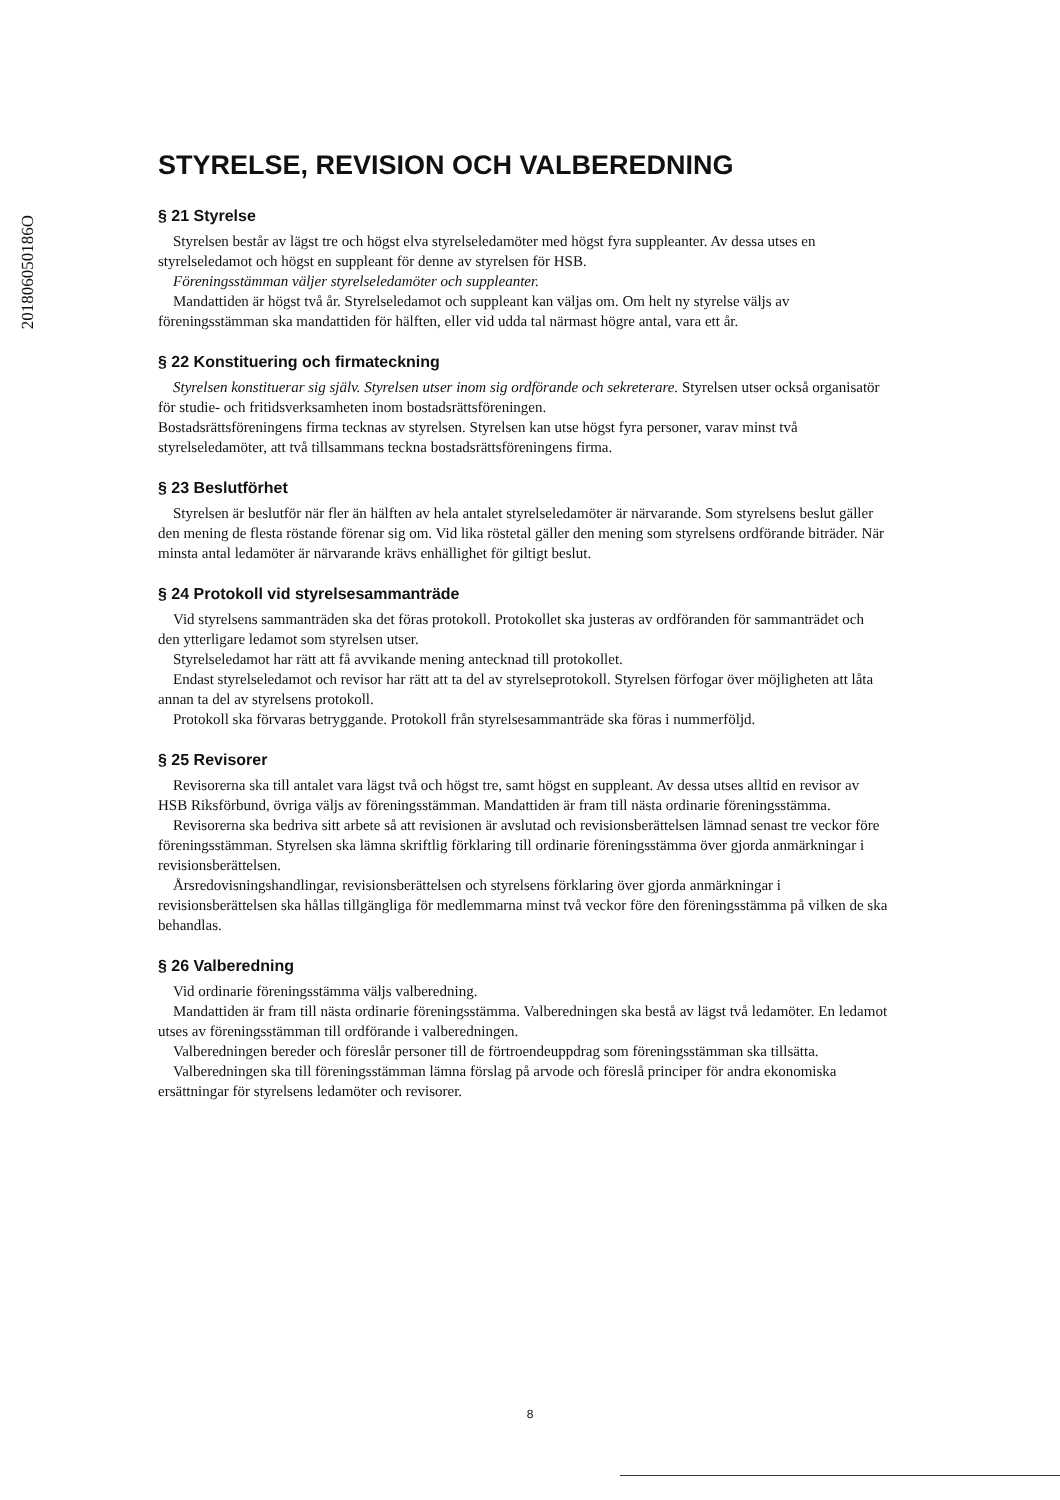201806050186O
STYRELSE, REVISION OCH VALBEREDNING
§ 21 Styrelse
Styrelsen består av lägst tre och högst elva styrelseledamöter med högst fyra suppleanter. Av dessa utses en styrelseledamot och högst en suppleant för denne av styrelsen för HSB.
Föreningsstämman väljer styrelseledamöter och suppleanter.
Mandattiden är högst två år. Styrelseledamot och suppleant kan väljas om. Om helt ny styrelse väljs av föreningsstämman ska mandattiden för hälften, eller vid udda tal närmast högre antal, vara ett år.
§ 22 Konstituering och firmateckning
Styrelsen konstituerar sig själv. Styrelsen utser inom sig ordförande och sekreterare. Styrelsen utser också organisatör för studie- och fritidsverksamheten inom bostadsrättsföreningen.
Bostadsrättsföreningens firma tecknas av styrelsen. Styrelsen kan utse högst fyra personer, varav minst två styrelseledamöter, att två tillsammans teckna bostadsrättsföreningens firma.
§ 23 Beslutförhet
Styrelsen är beslutför när fler än hälften av hela antalet styrelseledamöter är närvarande. Som styrelsens beslut gäller den mening de flesta röstande förenar sig om. Vid lika röstetal gäller den mening som styrelsens ordförande biträder. När minsta antal ledamöter är närvarande krävs enhällighet för giltigt beslut.
§ 24 Protokoll vid styrelsesammanträde
Vid styrelsens sammanträden ska det föras protokoll. Protokollet ska justeras av ordföranden för sammanträdet och den ytterligare ledamot som styrelsen utser.
Styrelseledamot har rätt att få avvikande mening antecknad till protokollet.
Endast styrelseledamot och revisor har rätt att ta del av styrelseprotokoll. Styrelsen förfogar över möjligheten att låta annan ta del av styrelsens protokoll.
Protokoll ska förvaras betryggande. Protokoll från styrelsesammanträde ska föras i nummerföljd.
§ 25 Revisorer
Revisorerna ska till antalet vara lägst två och högst tre, samt högst en suppleant. Av dessa utses alltid en revisor av HSB Riksförbund, övriga väljs av föreningsstämman. Mandattiden är fram till nästa ordinarie föreningsstämma.
Revisorerna ska bedriva sitt arbete så att revisionen är avslutad och revisionsberättelsen lämnad senast tre veckor före föreningsstämman. Styrelsen ska lämna skriftlig förklaring till ordinarie föreningsstämma över gjorda anmärkningar i revisionsberättelsen.
Årsredovisningshandlingar, revisionsberättelsen och styrelsens förklaring över gjorda anmärkningar i revisionsberättelsen ska hållas tillgängliga för medlemmarna minst två veckor före den föreningsstämma på vilken de ska behandlas.
§ 26 Valberedning
Vid ordinarie föreningsstämma väljs valberedning.
Mandattiden är fram till nästa ordinarie föreningsstämma. Valberedningen ska bestå av lägst två ledamöter. En ledamot utses av föreningsstämman till ordförande i valberedningen.
Valberedningen bereder och föreslår personer till de förtroendeuppdrag som föreningsstämman ska tillsätta.
Valberedningen ska till föreningsstämman lämna förslag på arvode och föreslå principer för andra ekonomiska ersättningar för styrelsens ledamöter och revisorer.
8